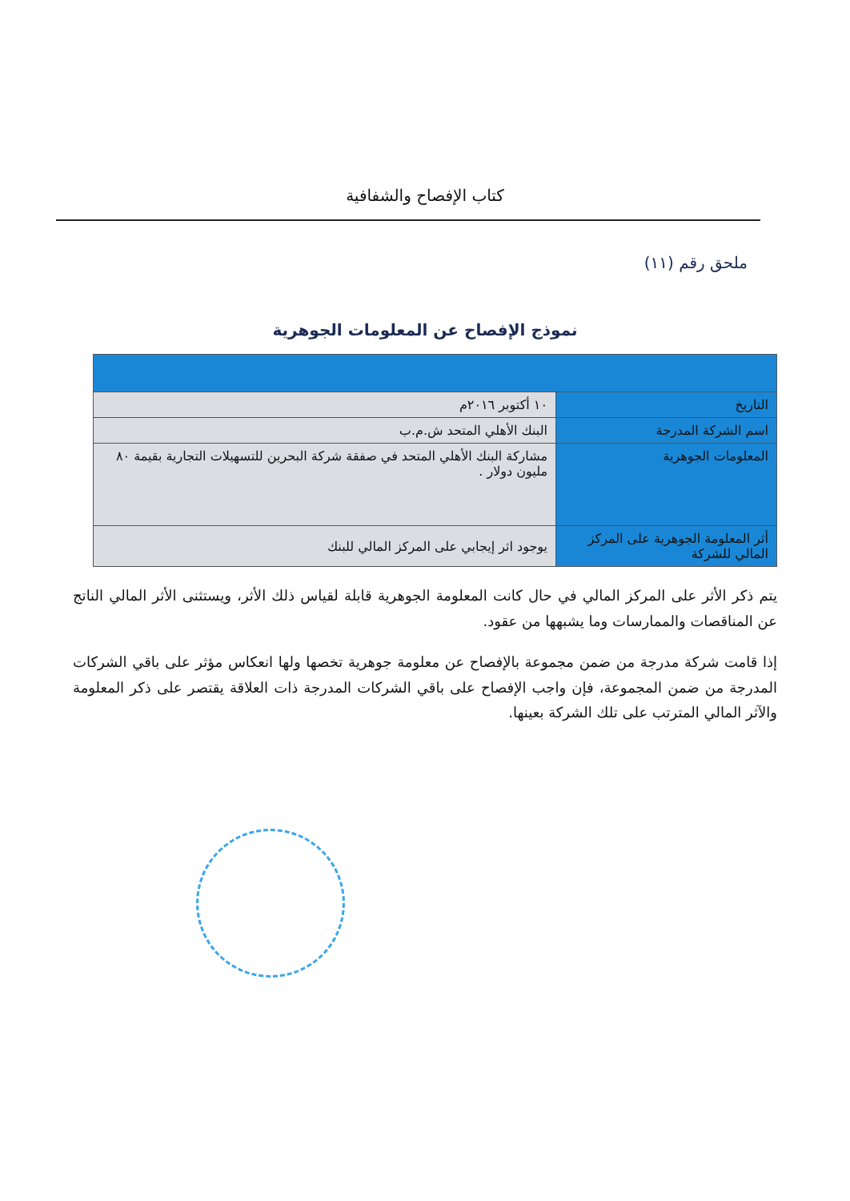كتاب الإفصاح والشفافية
ملحق رقم (١١)
نموذج الإفصاح عن المعلومات الجوهرية
| التاريخ | ١٠ أكتوبر ٢٠١٦م |
| اسم الشركة المدرجة | البنك الأهلي المتحد ش.م.ب |
| المعلومات الجوهرية | مشاركة البنك الأهلي المتحد في صفقة شركة البحرين للتسهيلات التجارية بقيمة ٨٠ مليون دولار . |
| أثر المعلومة الجوهرية على المركز المالي للشركة | يوجود اثر إيجابي على المركز المالي للبنك |
يتم ذكر الأثر على المركز المالي في حال كانت المعلومة الجوهرية قابلة لقياس ذلك الأثر، ويستثنى الأثر المالي الناتج عن المناقصات والممارسات وما يشبهها من عقود.
إذا قامت شركة مدرجة من ضمن مجموعة بالإفصاح عن معلومة جوهرية تخصها ولها انعكاس مؤثر على باقي الشركات المدرجة من ضمن المجموعة، فإن واجب الإفصاح على باقي الشركات المدرجة ذات العلاقة يقتصر على ذكر المعلومة والآثر المالي المترتب على تلك الشركة بعينها.